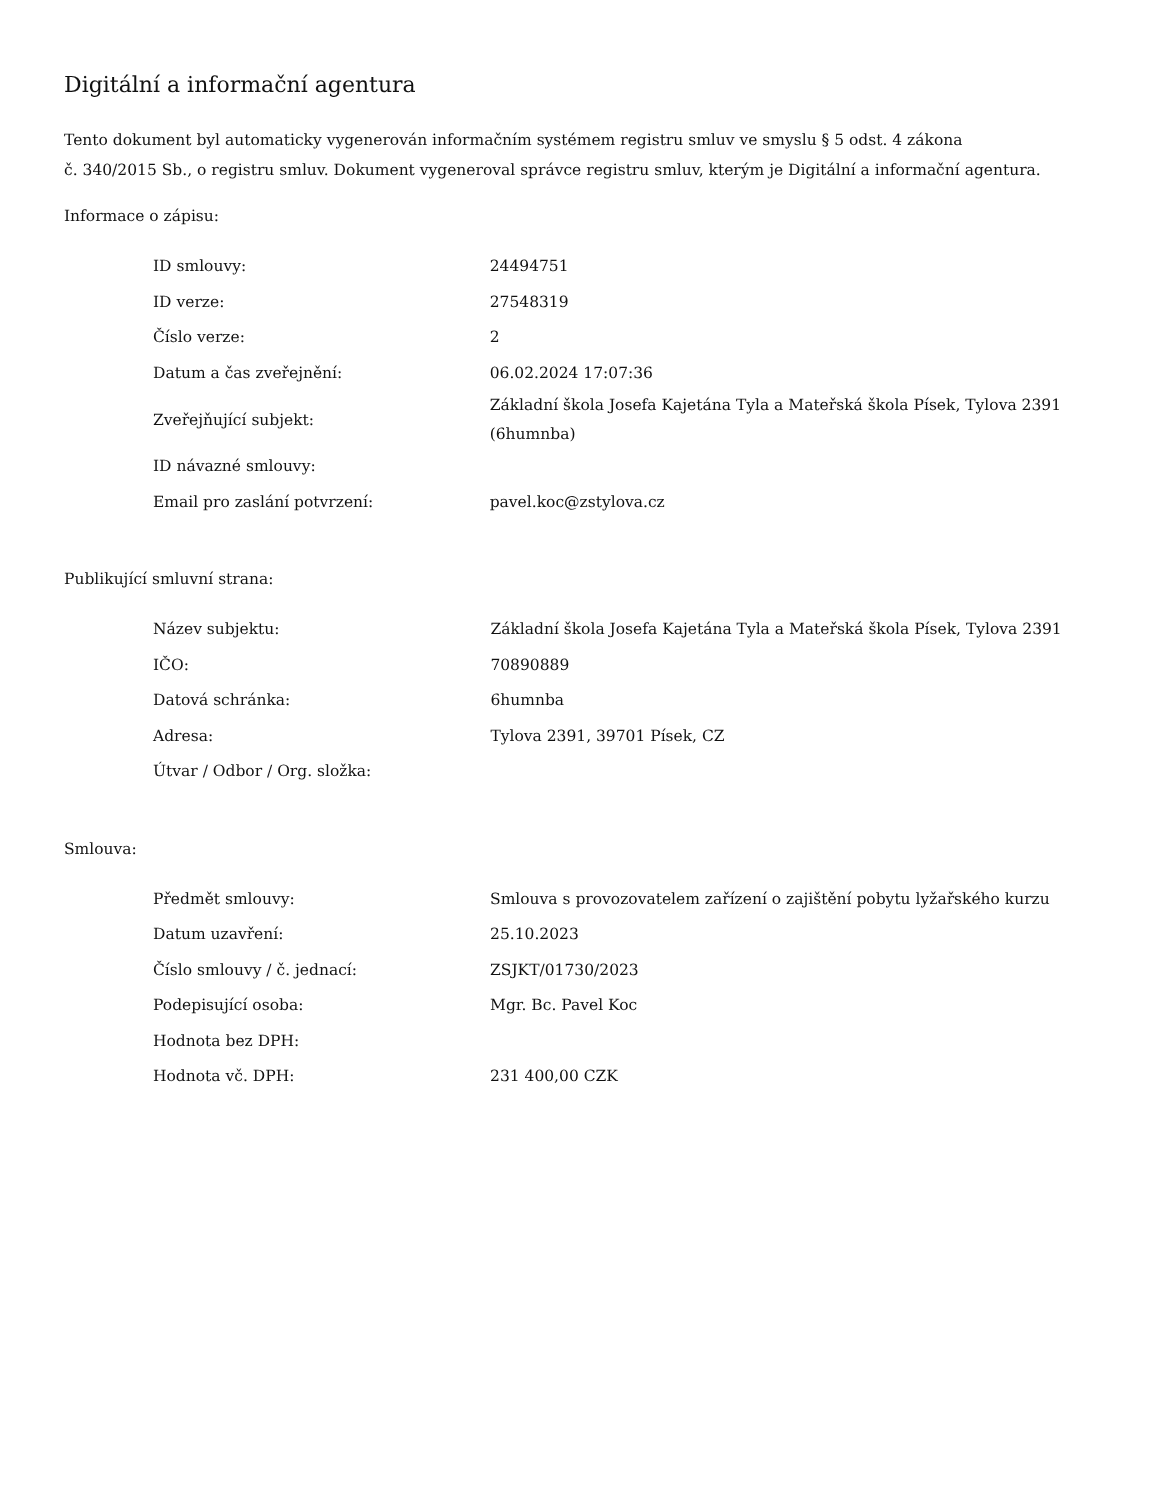Digitální a informační agentura
Tento dokument byl automaticky vygenerován informačním systémem registru smluv ve smyslu § 5 odst. 4 zákona
č. 340/2015 Sb., o registru smluv. Dokument vygeneroval správce registru smluv, kterým je Digitální a informační agentura.
Informace o zápisu:
| ID smlouvy: | 24494751 |
| ID verze: | 27548319 |
| Číslo verze: | 2 |
| Datum a čas zveřejnění: | 06.02.2024 17:07:36 |
| Zveřejňující subjekt: | Základní škola Josefa Kajetána Tyla a Mateřská škola Písek, Tylova 2391 (6humnba) |
| ID návazné smlouvy: | |
| Email pro zaslání potvrzení: | pavel.koc@zstylova.cz |
Publikující smluvní strana:
| Název subjektu: | Základní škola Josefa Kajetána Tyla a Mateřská škola Písek, Tylova 2391 |
| IČO: | 70890889 |
| Datová schránka: | 6humnba |
| Adresa: | Tylova 2391, 39701 Písek, CZ |
| Útvar / Odbor / Org. složka: | |
Smlouva:
| Předmět smlouvy: | Smlouva s provozovatelem zařízení o zajištění pobytu lyžařského kurzu |
| Datum uzavření: | 25.10.2023 |
| Číslo smlouvy / č. jednací: | ZSJKT/01730/2023 |
| Podepisující osoba: | Mgr. Bc. Pavel Koc |
| Hodnota bez DPH: | |
| Hodnota vč. DPH: | 231 400,00 CZK |